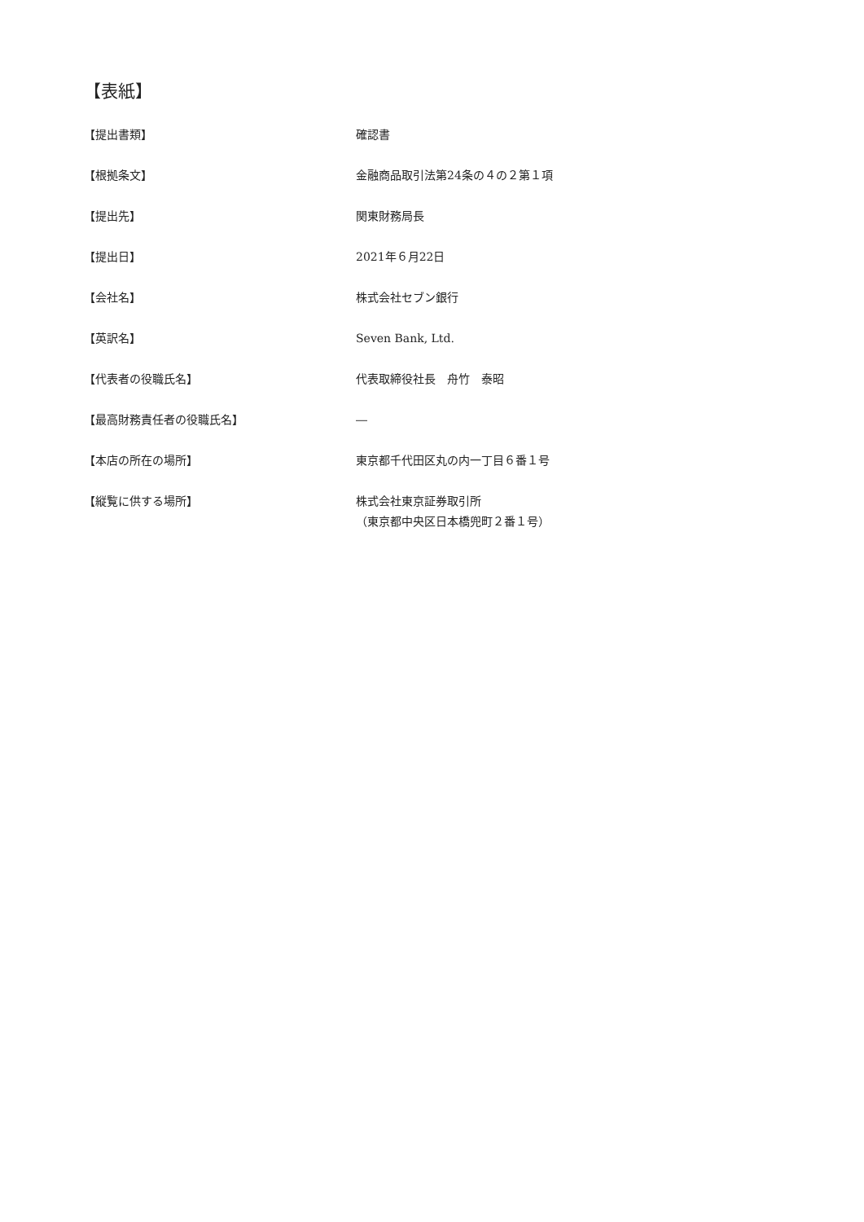【表紙】
【提出書類】 確認書
【根拠条文】 金融商品取引法第24条の４の２第１項
【提出先】 関東財務局長
【提出日】 2021年６月22日
【会社名】 株式会社セブン銀行
【英訳名】 Seven Bank, Ltd.
【代表者の役職氏名】 代表取締役社長　舟竹　泰昭
【最高財務責任者の役職氏名】 ―
【本店の所在の場所】 東京都千代田区丸の内一丁目６番１号
【縦覧に供する場所】 株式会社東京証券取引所
（東京都中央区日本橋兜町２番１号）